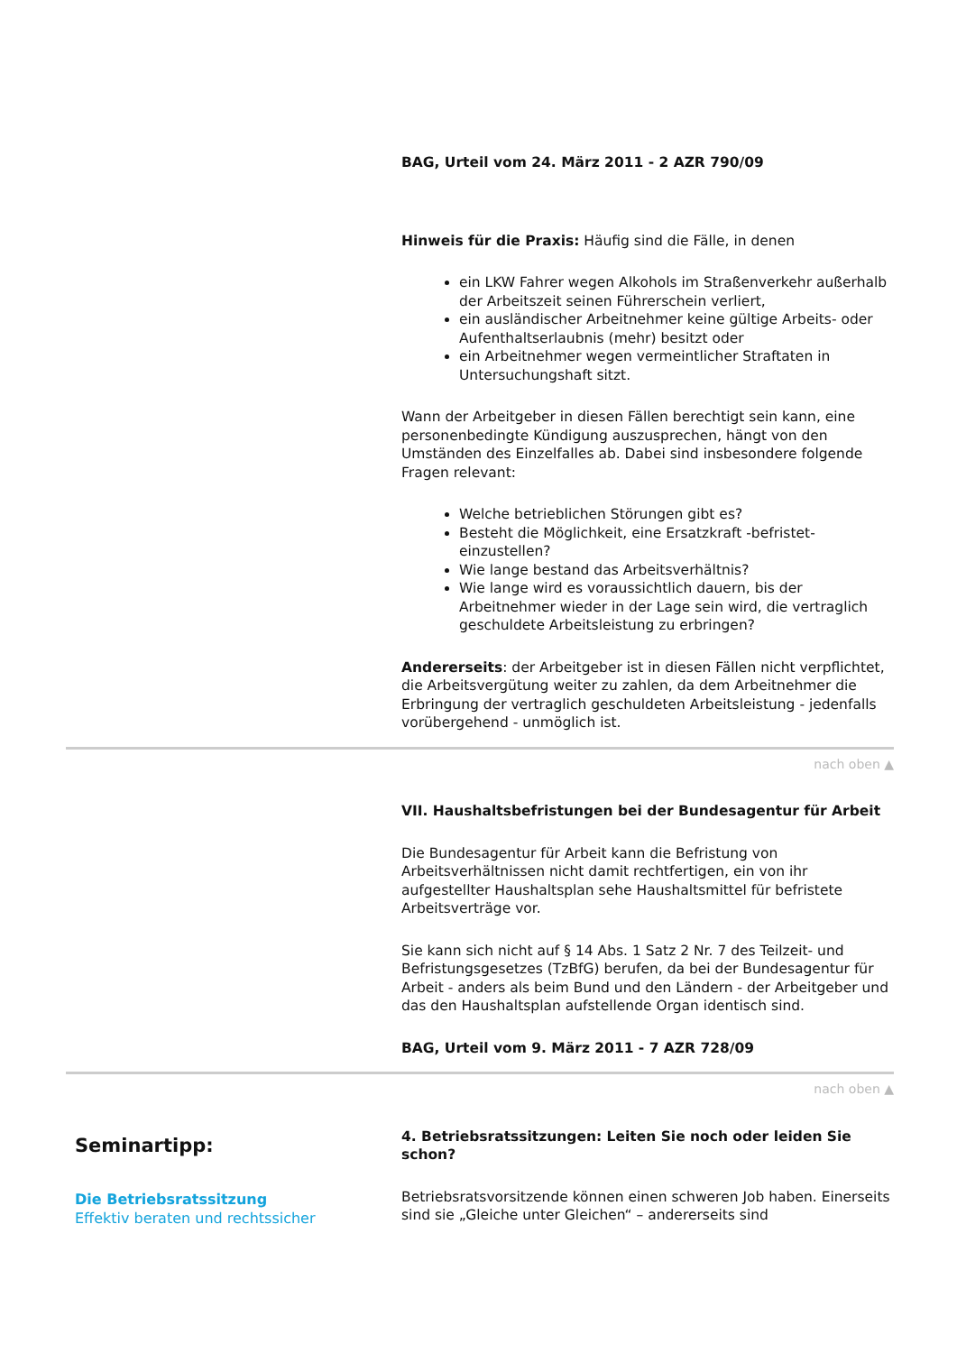BAG, Urteil vom 24. März 2011 - 2 AZR 790/09
Hinweis für die Praxis: Häufig sind die Fälle, in denen
ein LKW Fahrer wegen Alkohols im Straßenverkehr außerhalb der Arbeitszeit seinen Führerschein verliert,
ein ausländischer Arbeitnehmer keine gültige Arbeits- oder Aufenthaltserlaubnis (mehr) besitzt oder
ein Arbeitnehmer wegen vermeintlicher Straftaten in Untersuchungshaft sitzt.
Wann der Arbeitgeber in diesen Fällen berechtigt sein kann, eine personenbedingte Kündigung auszusprechen, hängt von den Umständen des Einzelfalles ab. Dabei sind insbesondere folgende Fragen relevant:
Welche betrieblichen Störungen gibt es?
Besteht die Möglichkeit, eine Ersatzkraft -befristet- einzustellen?
Wie lange bestand das Arbeitsverhältnis?
Wie lange wird es voraussichtlich dauern, bis der Arbeitnehmer wieder in der Lage sein wird, die vertraglich geschuldete Arbeitsleistung zu erbringen?
Andererseits: der Arbeitgeber ist in diesen Fällen nicht verpflichtet, die Arbeitsvergütung weiter zu zahlen, da dem Arbeitnehmer die Erbringung der vertraglich geschuldeten Arbeitsleistung - jedenfalls vorübergehend - unmöglich ist.
nach oben ▲
VII. Haushaltsbefristungen bei der Bundesagentur für Arbeit
Die Bundesagentur für Arbeit kann die Befristung von Arbeitsverhältnissen nicht damit rechtfertigen, ein von ihr aufgestellter Haushaltsplan sehe Haushaltsmittel für befristete Arbeitsverträge vor.
Sie kann sich nicht auf § 14 Abs. 1 Satz 2 Nr. 7 des Teilzeit- und Befristungsgesetzes (TzBfG) berufen, da bei der Bundesagentur für Arbeit - anders als beim Bund und den Ländern - der Arbeitgeber und das den Haushaltsplan aufstellende Organ identisch sind.
BAG, Urteil vom 9. März 2011 - 7 AZR 728/09
nach oben ▲
Seminartipp:
Die Betriebsratssitzung
Effektiv beraten und rechtssicher
4. Betriebsratssitzungen: Leiten Sie noch oder leiden Sie schon?
Betriebsratsvorsitzende können einen schweren Job haben. Einerseits sind sie „Gleiche unter Gleichen“ – andererseits sind